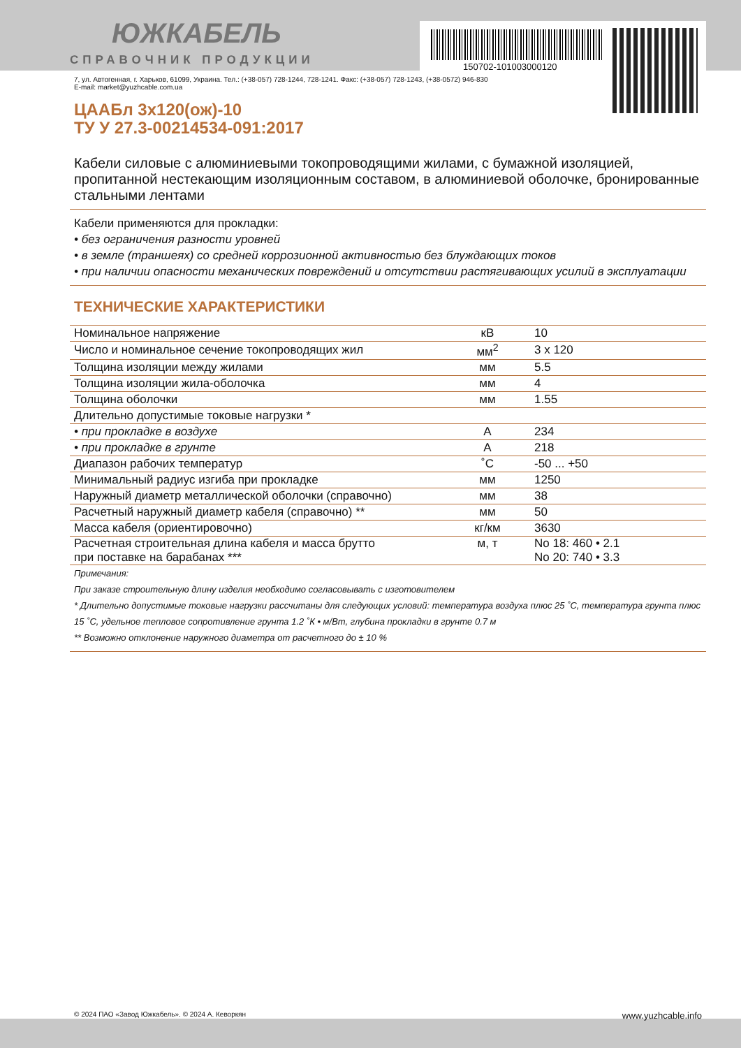ЮЖКАБЕЛЬ
СПРАВОЧНИК ПРОДУКЦИИ
7, ул. Автогенная, г. Харьков, 61099, Украина. Тел.: (+38-057) 728-1244, 728-1241. Факс: (+38-057) 728-1243, (+38-0572) 946-830
E-mail: market@yuzhcable.com.ua
ЦААБл 3х120(ож)-10
ТУ У 27.3-00214534-091:2017
Кабели силовые с алюминиевыми токопроводящими жилами, с бумажной изоляцией, пропитанной нестекающим изоляционным составом, в алюминиевой оболочке, бронированные стальными лентами
Кабели применяются для прокладки:
• без ограничения разности уровней
• в земле (траншеях) со средней коррозионной активностью без блуждающих токов
• при наличии опасности механических повреждений и отсутствии растягивающих усилий в эксплуатации
ТЕХНИЧЕСКИЕ ХАРАКТЕРИСТИКИ
| Номинальное напряжение | кВ | 10 |
| Число и номинальное сечение токопроводящих жил | мм<sup>2</sup> | 3 x 120 |
| Толщина изоляции между жилами | мм | 5.5 |
| Толщина изоляции жила-оболочка | мм | 4 |
| Толщина оболочки | мм | 1.55 |
| Длительно допустимые токовые нагрузки * | | |
| • при прокладке в воздухе | А | 234 |
| • при прокладке в грунте | А | 218 |
| Диапазон рабочих температур | ˚С | -50 ... +50 |
| Минимальный радиус изгиба при прокладке | мм | 1250 |
| Наружный диаметр металлической оболочки (справочно) | мм | 38 |
| Расчетный наружный диаметр кабеля (справочно) ** | мм | 50 |
| Масса кабеля (ориентировочно) | кг/км | 3630 |
| Расчетная строительная длина кабеля и масса брутто при поставке на барабанах *** | м, т | No 18: 460 • 2.1 No 20: 740 • 3.3 |
Примечания:
При заказе строительную длину изделия необходимо согласовывать с изготовителем
* Длительно допустимые токовые нагрузки рассчитаны для следующих условий: температура воздуха плюс 25 ˚С, температура грунта плюс 15 ˚С, удельное тепловое сопротивление грунта 1.2 ˚К • м/Вт, глубина прокладки в грунте 0.7 м
** Возможно отклонение наружного диаметра от расчетного до ± 10 %
150702-101003000120
© 2024 ПАО «Завод Южкабель». © 2024 А. Кеворкян www.yuzhcable.info